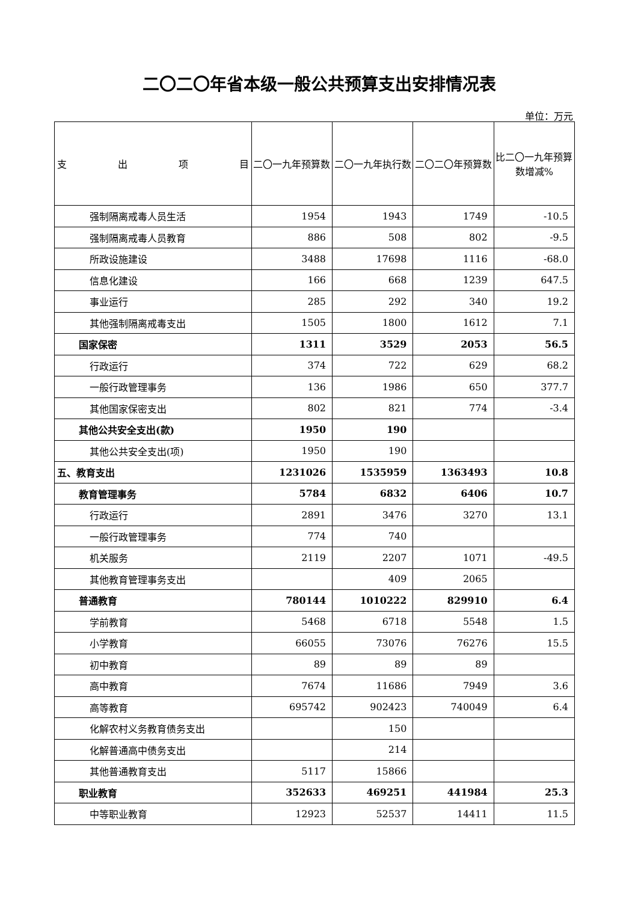二〇二〇年省本级一般公共预算支出安排情况表
单位：万元
| 支 出 项 目 | 二〇一九年预算数 | 二〇一九年执行数 | 二〇二〇年预算数 | 比二〇一九年预算数增减% |
| --- | --- | --- | --- | --- |
| 强制隔离戒毒人员生活 | 1954 | 1943 | 1749 | -10.5 |
| 强制隔离戒毒人员教育 | 886 | 508 | 802 | -9.5 |
| 所政设施建设 | 3488 | 17698 | 1116 | -68.0 |
| 信息化建设 | 166 | 668 | 1239 | 647.5 |
| 事业运行 | 285 | 292 | 340 | 19.2 |
| 其他强制隔离戒毒支出 | 1505 | 1800 | 1612 | 7.1 |
| 国家保密 | 1311 | 3529 | 2053 | 56.5 |
| 行政运行 | 374 | 722 | 629 | 68.2 |
| 一般行政管理事务 | 136 | 1986 | 650 | 377.7 |
| 其他国家保密支出 | 802 | 821 | 774 | -3.4 |
| 其他公共安全支出(款) | 1950 | 190 | | |
| 其他公共安全支出(项) | 1950 | 190 | | |
| 五、教育支出 | 1231026 | 1535959 | 1363493 | 10.8 |
| 教育管理事务 | 5784 | 6832 | 6406 | 10.7 |
| 行政运行 | 2891 | 3476 | 3270 | 13.1 |
| 一般行政管理事务 | 774 | 740 | | |
| 机关服务 | 2119 | 2207 | 1071 | -49.5 |
| 其他教育管理事务支出 | | 409 | 2065 | |
| 普通教育 | 780144 | 1010222 | 829910 | 6.4 |
| 学前教育 | 5468 | 6718 | 5548 | 1.5 |
| 小学教育 | 66055 | 73076 | 76276 | 15.5 |
| 初中教育 | 89 | 89 | 89 | |
| 高中教育 | 7674 | 11686 | 7949 | 3.6 |
| 高等教育 | 695742 | 902423 | 740049 | 6.4 |
| 化解农村义务教育债务支出 | | 150 | | |
| 化解普通高中债务支出 | | 214 | | |
| 其他普通教育支出 | 5117 | 15866 | | |
| 职业教育 | 352633 | 469251 | 441984 | 25.3 |
| 中等职业教育 | 12923 | 52537 | 14411 | 11.5 |